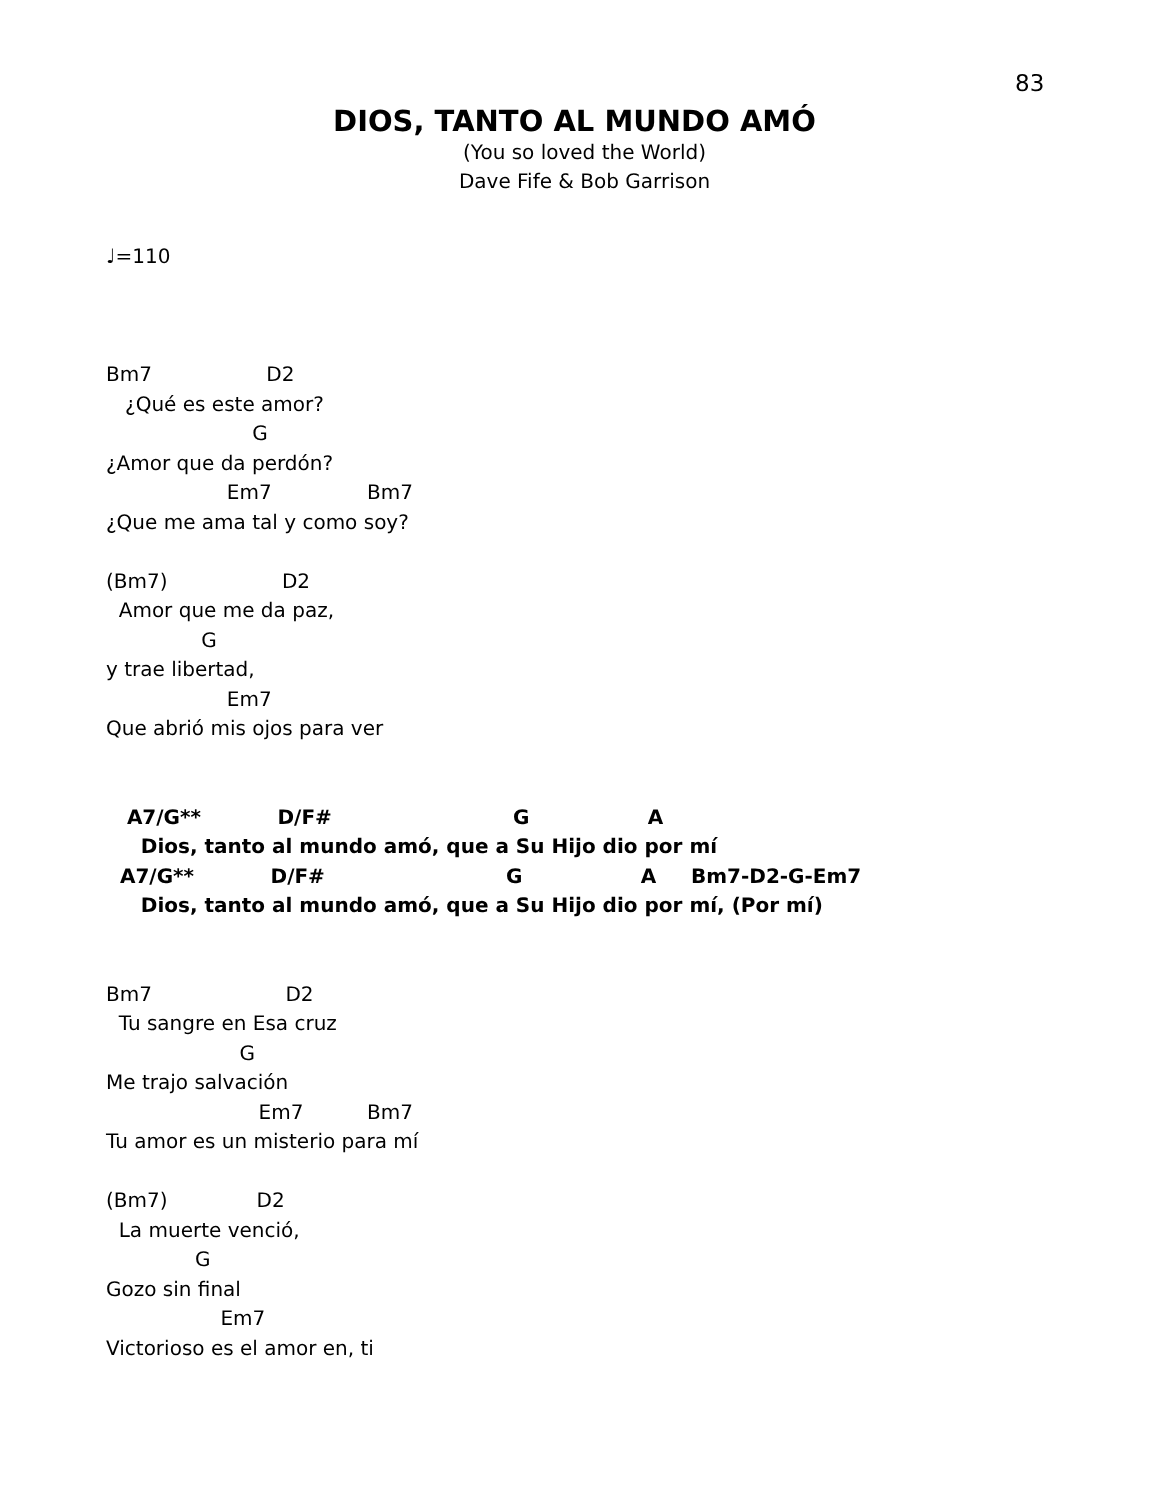83
DIOS, TANTO AL MUNDO AMÓ
(You so loved the World)
Dave Fife & Bob Garrison
♩=110



Bm7                  D2
   ¿Qué es este amor?
                       G
¿Amor que da perdón?
                   Em7               Bm7
¿Que me ama tal y como soy?

(Bm7)                  D2
  Amor que me da paz,
               G
y trae libertad,
                   Em7
Que abrió mis ojos para ver


   A7/G**           D/F#                          G                 A
     Dios, tanto al mundo amó, que a Su Hijo dio por mí
  A7/G**           D/F#                          G                 A     Bm7-D2-G-Em7
     Dios, tanto al mundo amó, que a Su Hijo dio por mí, (Por mí)


Bm7                     D2
  Tu sangre en Esa cruz
                     G
Me trajo salvación
                        Em7          Bm7
Tu amor es un misterio para mí

(Bm7)              D2
  La muerte venció,
              G
Gozo sin final
                  Em7
Victorioso es el amor en, ti